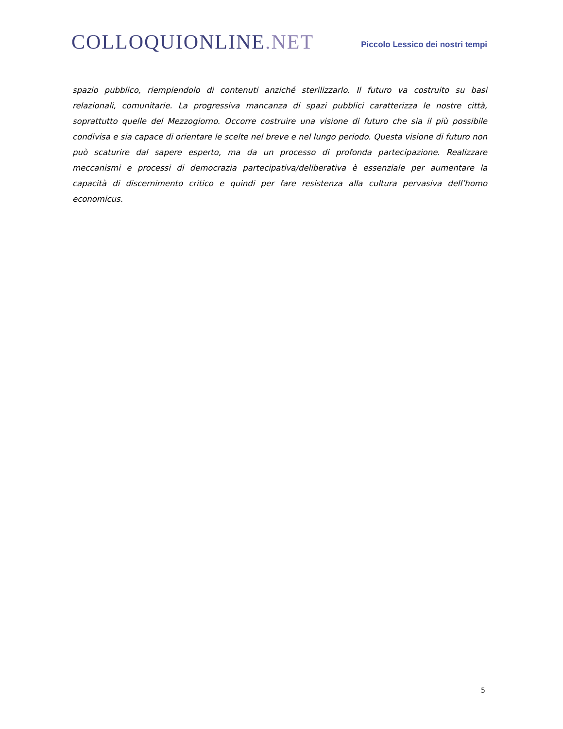COLLOQUIONLINE.NET
Piccolo Lessico dei nostri tempi
spazio pubblico, riempiendolo di contenuti anziché sterilizzarlo. Il futuro va costruito su basi relazionali, comunitarie. La progressiva mancanza di spazi pubblici caratterizza le nostre città, soprattutto quelle del Mezzogiorno. Occorre costruire una visione di futuro che sia il più possibile condivisa e sia capace di orientare le scelte nel breve e nel lungo periodo. Questa visione di futuro non può scaturire dal sapere esperto, ma da un processo di profonda partecipazione. Realizzare meccanismi e processi di democrazia partecipativa/deliberativa è essenziale per aumentare la capacità di discernimento critico e quindi per fare resistenza alla cultura pervasiva dell’homo economicus.
5